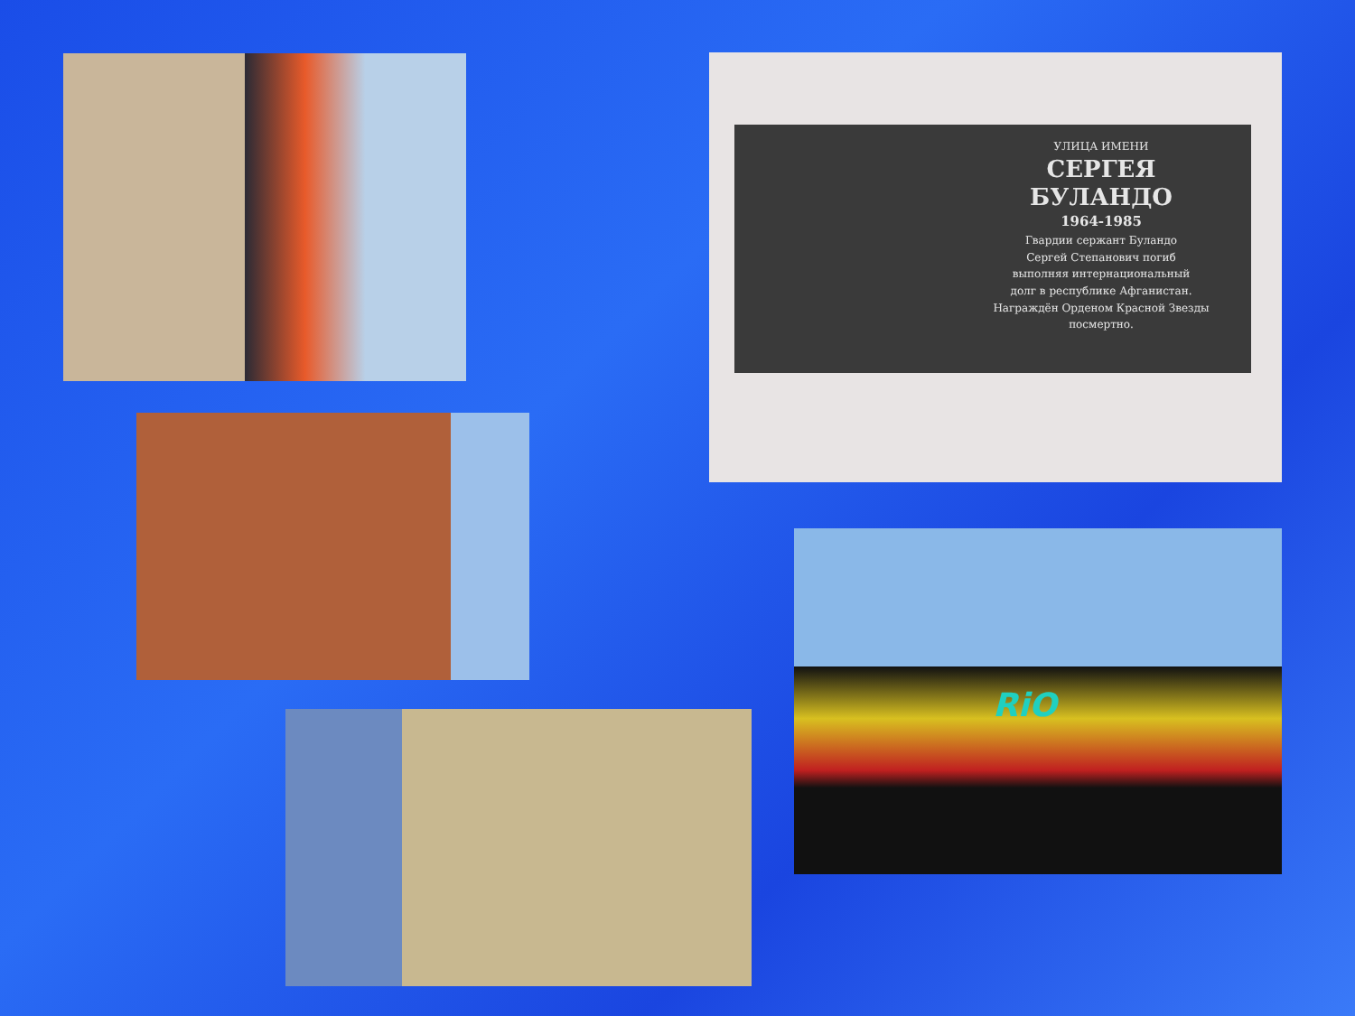УЛИЦА ИМЕНИ
СЕРГЕЯ
БУЛАНДО
1964-1985
Гвардии сержант Буландо
Сергей Степанович погиб
выполняя интернациональный
долг в республике Афганистан.
Награждён Орденом Красной Звезды
посмертно.
RiO